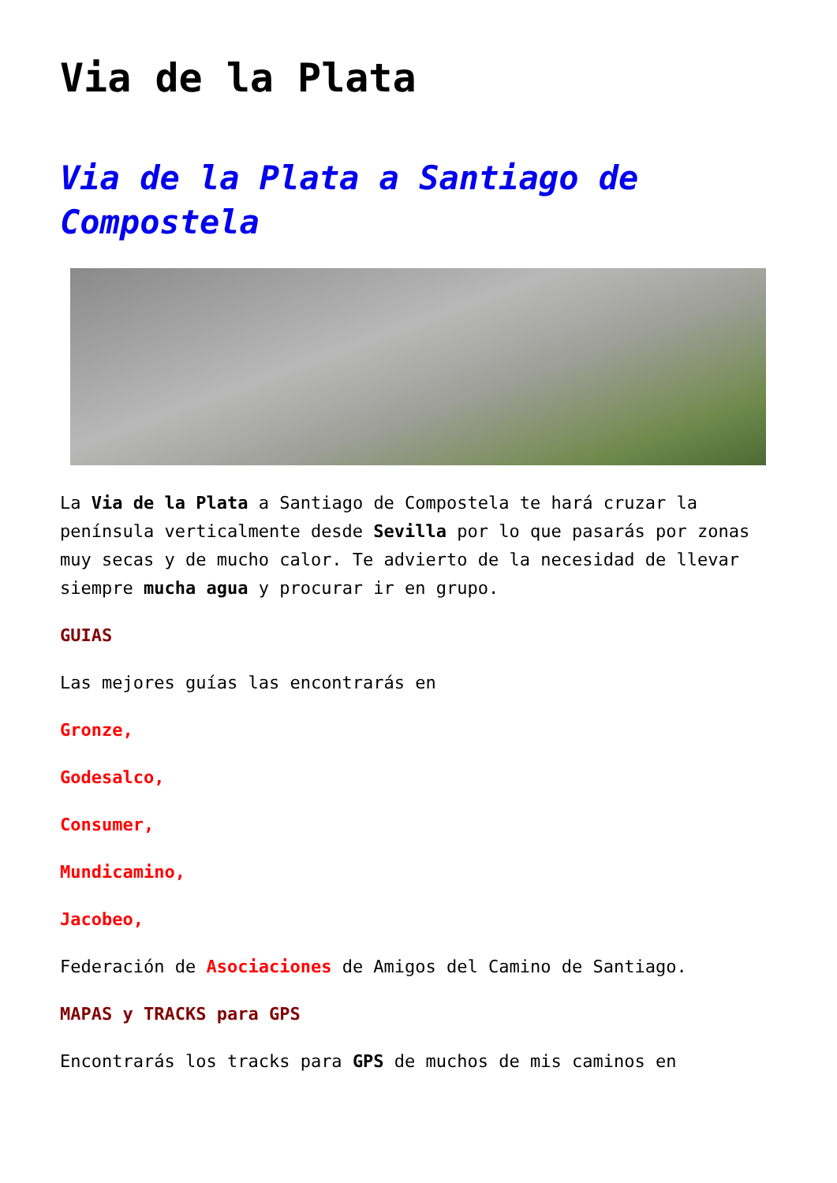Via de la Plata
Via de la Plata a Santiago de Compostela
La Via de la Plata a Santiago de Compostela te hará cruzar la península verticalmente desde Sevilla por lo que pasarás por zonas muy secas y de mucho calor. Te advierto de la necesidad de llevar siempre mucha agua y procurar ir en grupo.
GUIAS
Las mejores guías las encontrarás en
Gronze,
Godesalco,
Consumer,
Mundicamino,
Jacobeo,
Federación de Asociaciones de Amigos del Camino de Santiago.
MAPAS y TRACKS para GPS
Encontrarás los tracks para GPS de muchos de mis caminos en